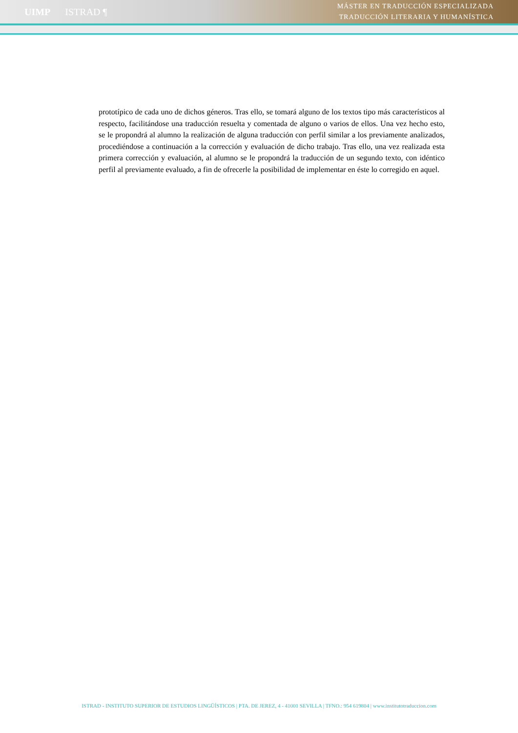UIMP ISTRAD ¶
MÁSTER EN TRADUCCIÓN ESPECIALIZADA
TRADUCCIÓN LITERARIA Y HUMANÍSTICA
prototípico de cada uno de dichos géneros. Tras ello, se tomará alguno de los textos tipo más característicos al respecto, facilitándose una traducción resuelta y comentada de alguno o varios de ellos. Una vez hecho esto, se le propondrá al alumno la realización de alguna traducción con perfil similar a los previamente analizados, procediéndose a continuación a la corrección y evaluación de dicho trabajo. Tras ello, una vez realizada esta primera corrección y evaluación, al alumno se le propondrá la traducción de un segundo texto, con idéntico perfil al previamente evaluado, a fin de ofrecerle la posibilidad de implementar en éste lo corregido en aquel.
ISTRAD - INSTITUTO SUPERIOR DE ESTUDIOS LINGÜÍSTICOS | PTA. DE JEREZ, 4 - 41001 SEVILLA | TFNO.: 954 619804 | www.institutotraduccion.com